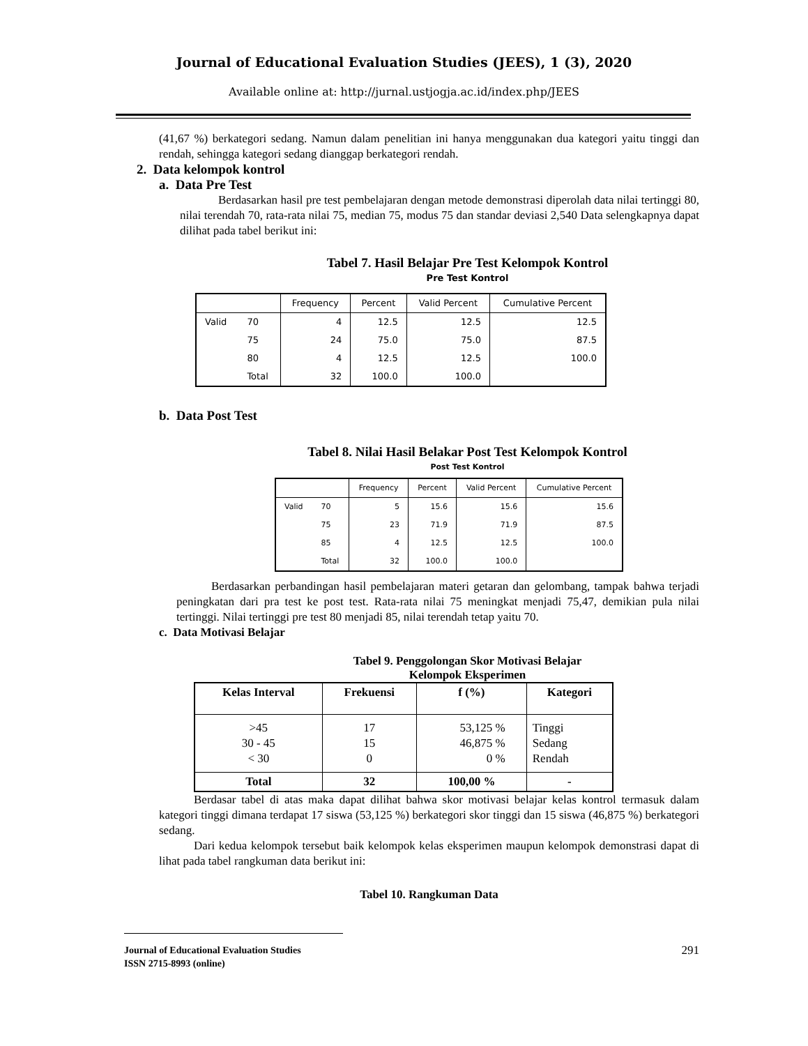Journal of Educational Evaluation Studies (JEES), 1 (3), 2020
Available online at: http://jurnal.ustjogja.ac.id/index.php/JEES
(41,67 %) berkategori sedang. Namun dalam penelitian ini hanya menggunakan dua kategori yaitu tinggi dan rendah, sehingga kategori sedang dianggap berkategori rendah.
2. Data kelompok kontrol
a. Data Pre Test
Berdasarkan hasil pre test pembelajaran dengan metode demonstrasi diperolah data nilai tertinggi 80, nilai terendah 70, rata-rata nilai 75, median 75, modus 75 dan standar deviasi 2,540 Data selengkapnya dapat dilihat pada tabel berikut ini:
Tabel 7. Hasil Belajar Pre Test Kelompok Kontrol
Pre Test Kontrol
| | | Frequency | Percent | Valid Percent | Cumulative Percent |
| --- | --- | --- | --- | --- | --- |
| Valid | 70 | 4 | 12.5 | 12.5 | 12.5 |
| | 75 | 24 | 75.0 | 75.0 | 87.5 |
| | 80 | 4 | 12.5 | 12.5 | 100.0 |
| | Total | 32 | 100.0 | 100.0 | |
b. Data Post Test
Tabel 8. Nilai Hasil Belakar Post Test Kelompok Kontrol
Post Test Kontrol
| | | Frequency | Percent | Valid Percent | Cumulative Percent |
| --- | --- | --- | --- | --- | --- |
| Valid | 70 | 5 | 15.6 | 15.6 | 15.6 |
| | 75 | 23 | 71.9 | 71.9 | 87.5 |
| | 85 | 4 | 12.5 | 12.5 | 100.0 |
| | Total | 32 | 100.0 | 100.0 | |
Berdasarkan perbandingan hasil pembelajaran materi getaran dan gelombang, tampak bahwa terjadi peningkatan dari pra test ke post test. Rata-rata nilai 75 meningkat menjadi 75,47, demikian pula nilai tertinggi. Nilai tertinggi pre test 80 menjadi 85, nilai terendah tetap yaitu 70.
c. Data Motivasi Belajar
Tabel 9. Penggolongan Skor Motivasi Belajar
Kelompok Eksperimen
| Kelas Interval | Frekuensi | f (%) | Kategori |
| --- | --- | --- | --- |
| >45 30 - 45 < 30 | 17 15 0 | 53,125 % 46,875 % 0 % | Tinggi Sedang Rendah |
| Total | 32 | 100,00 % | - |
Berdasar tabel di atas maka dapat dilihat bahwa skor motivasi belajar kelas kontrol termasuk dalam kategori tinggi dimana terdapat 17 siswa (53,125 %) berkategori skor tinggi dan 15 siswa (46,875 %) berkategori sedang.
Dari kedua kelompok tersebut baik kelompok kelas eksperimen maupun kelompok demonstrasi dapat di lihat pada tabel rangkuman data berikut ini:
Tabel 10. Rangkuman Data
Journal of Educational Evaluation Studies
ISSN 2715-8993 (online)
291